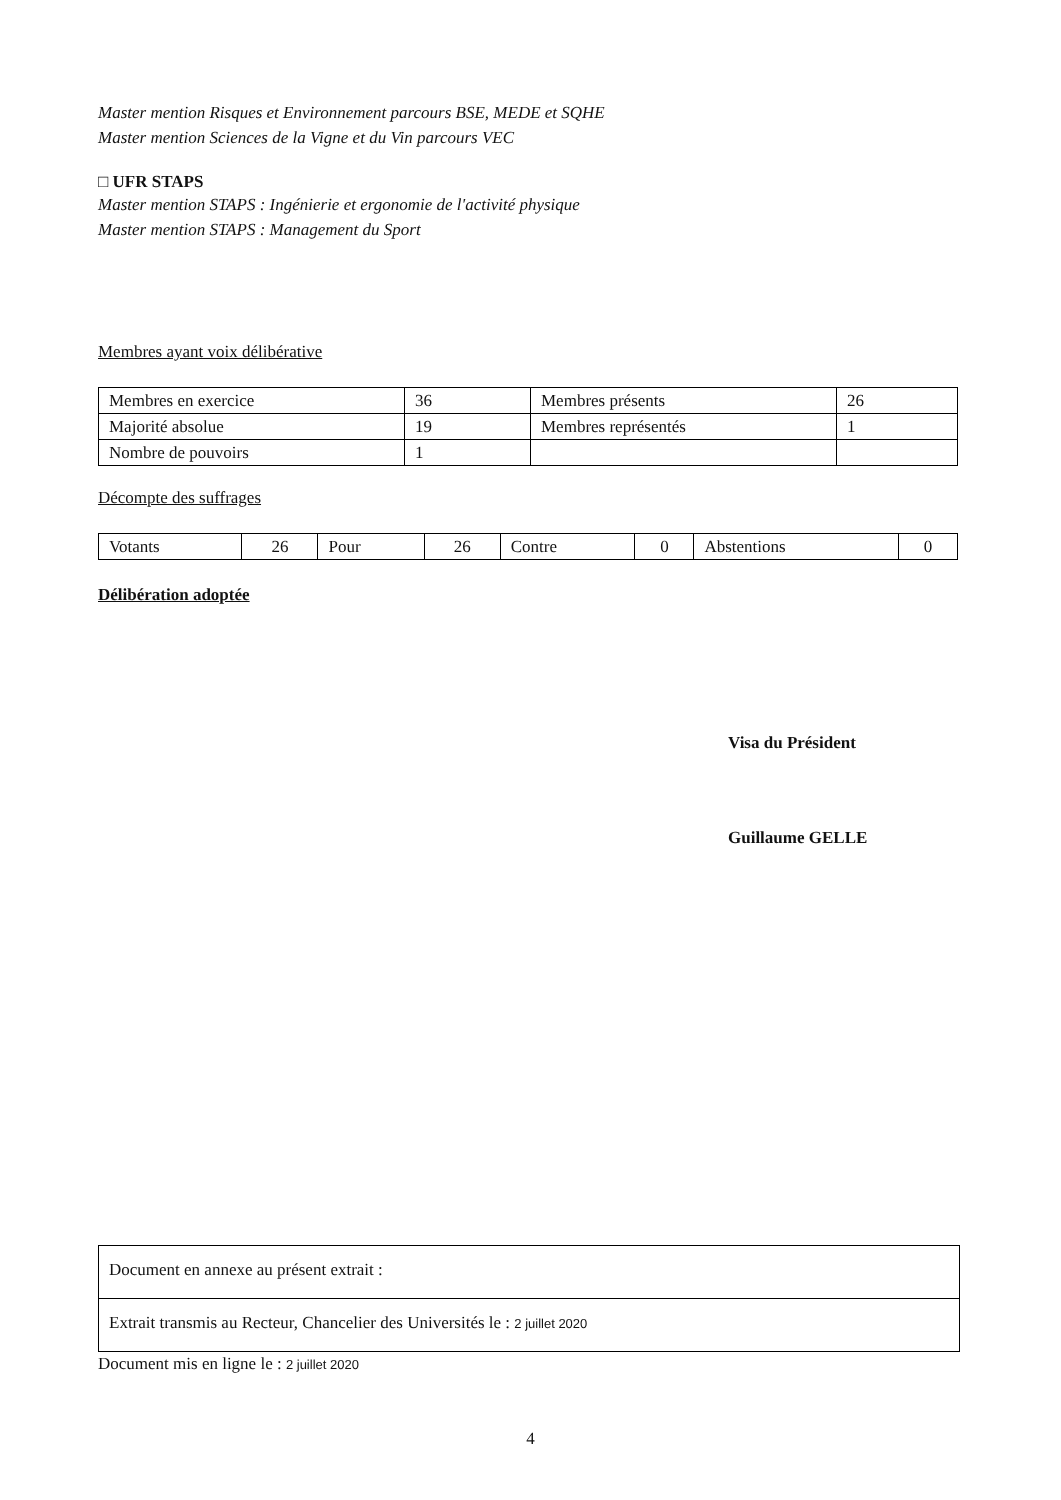Master mention Risques et Environnement parcours BSE, MEDE et SQHE
Master mention Sciences de la Vigne et du Vin parcours VEC
□ UFR STAPS
Master mention STAPS : Ingénierie et ergonomie de l'activité physique
Master mention STAPS : Management du Sport
Membres ayant voix délibérative
| Membres en exercice | 36 | Membres présents | 26 |
| Majorité absolue | 19 | Membres représentés | 1 |
| Nombre de pouvoirs | 1 | | |
Décompte des suffrages
| Votants | 26 | Pour | 26 | Contre | 0 | Abstentions | 0 |
Délibération adoptée
Visa du Président
Guillaume GELLE
Document en annexe au présent extrait :
Extrait transmis au Recteur, Chancelier des Universités le : 2 juillet 2020
Document mis en ligne le : 2 juillet 2020
4